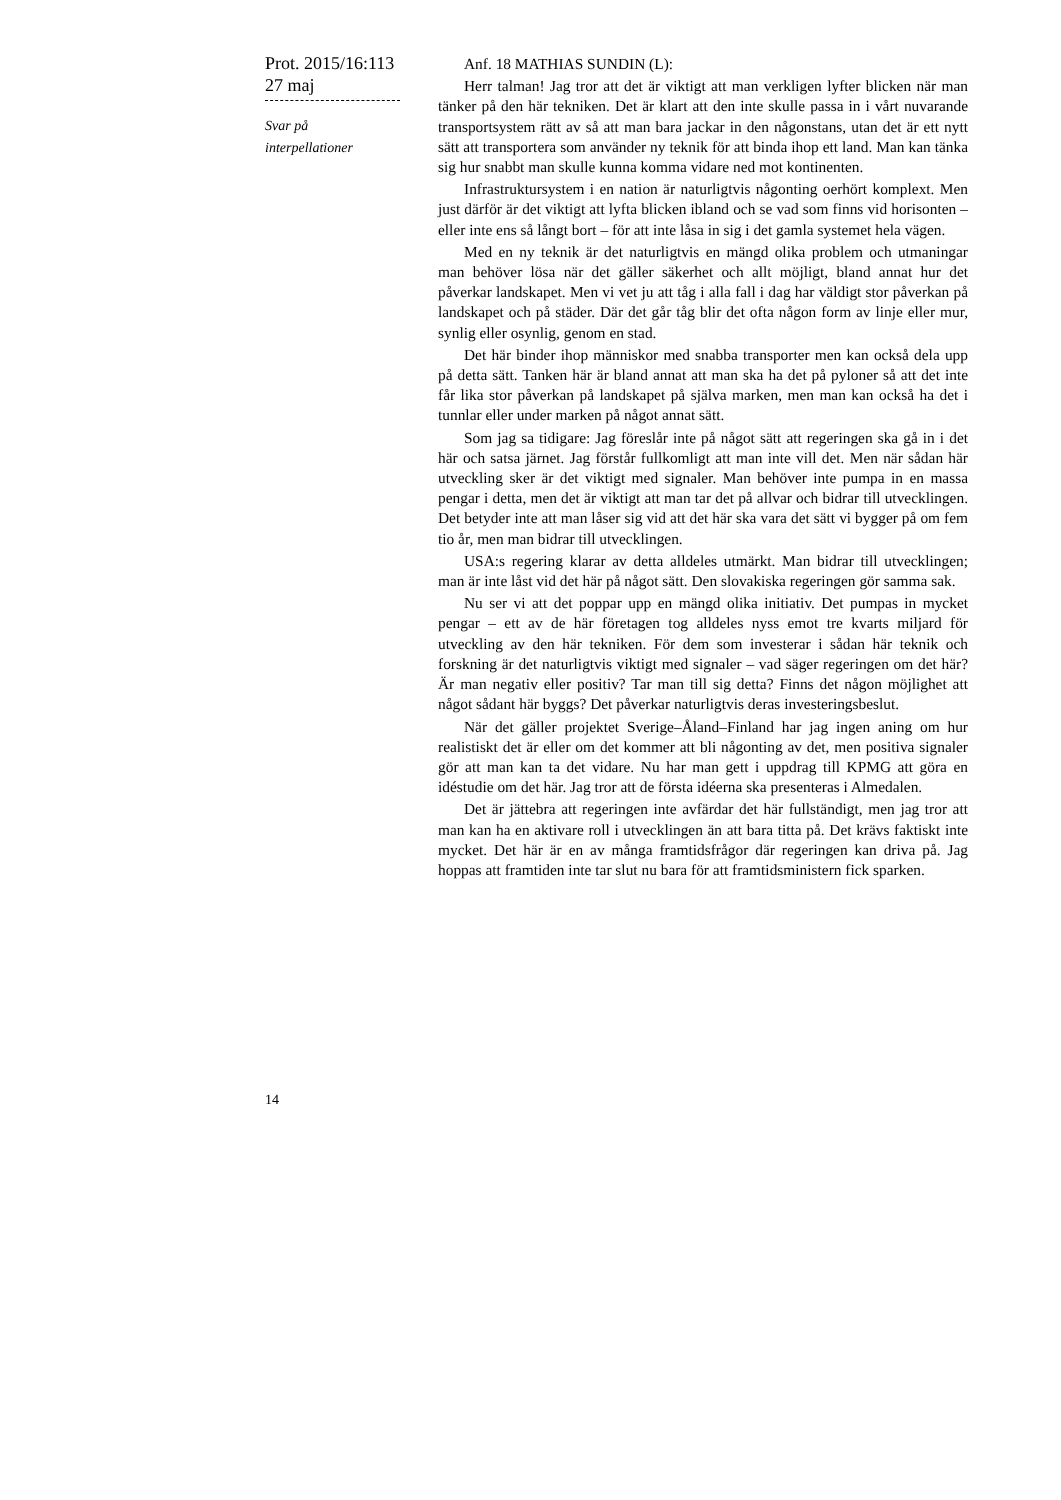Prot. 2015/16:113
27 maj
Svar på
interpellationer
Anf. 18 MATHIAS SUNDIN (L):
Herr talman! Jag tror att det är viktigt att man verkligen lyfter blicken när man tänker på den här tekniken. Det är klart att den inte skulle passa in i vårt nuvarande transportsystem rätt av så att man bara jackar in den någonstans, utan det är ett nytt sätt att transportera som använder ny teknik för att binda ihop ett land. Man kan tänka sig hur snabbt man skulle kunna komma vidare ned mot kontinenten.
Infrastruktursystem i en nation är naturligtvis någonting oerhört komplext. Men just därför är det viktigt att lyfta blicken ibland och se vad som finns vid horisonten – eller inte ens så långt bort – för att inte låsa in sig i det gamla systemet hela vägen.
Med en ny teknik är det naturligtvis en mängd olika problem och utmaningar man behöver lösa när det gäller säkerhet och allt möjligt, bland annat hur det påverkar landskapet. Men vi vet ju att tåg i alla fall i dag har väldigt stor påverkan på landskapet och på städer. Där det går tåg blir det ofta någon form av linje eller mur, synlig eller osynlig, genom en stad.
Det här binder ihop människor med snabba transporter men kan också dela upp på detta sätt. Tanken här är bland annat att man ska ha det på pyloner så att det inte får lika stor påverkan på landskapet på själva marken, men man kan också ha det i tunnlar eller under marken på något annat sätt.
Som jag sa tidigare: Jag föreslår inte på något sätt att regeringen ska gå in i det här och satsa järnet. Jag förstår fullkomligt att man inte vill det. Men när sådan här utveckling sker är det viktigt med signaler. Man behöver inte pumpa in en massa pengar i detta, men det är viktigt att man tar det på allvar och bidrar till utvecklingen. Det betyder inte att man låser sig vid att det här ska vara det sätt vi bygger på om fem tio år, men man bidrar till utvecklingen.
USA:s regering klarar av detta alldeles utmärkt. Man bidrar till utvecklingen; man är inte låst vid det här på något sätt. Den slovakiska regeringen gör samma sak.
Nu ser vi att det poppar upp en mängd olika initiativ. Det pumpas in mycket pengar – ett av de här företagen tog alldeles nyss emot tre kvarts miljard för utveckling av den här tekniken. För dem som investerar i sådan här teknik och forskning är det naturligtvis viktigt med signaler – vad säger regeringen om det här? Är man negativ eller positiv? Tar man till sig detta? Finns det någon möjlighet att något sådant här byggs? Det påverkar naturligtvis deras investeringsbeslut.
När det gäller projektet Sverige–Åland–Finland har jag ingen aning om hur realistiskt det är eller om det kommer att bli någonting av det, men positiva signaler gör att man kan ta det vidare. Nu har man gett i uppdrag till KPMG att göra en idéstudie om det här. Jag tror att de första idéerna ska presenteras i Almedalen.
Det är jättebra att regeringen inte avfärdar det här fullständigt, men jag tror att man kan ha en aktivare roll i utvecklingen än att bara titta på. Det krävs faktiskt inte mycket. Det här är en av många framtidsfrågor där regeringen kan driva på. Jag hoppas att framtiden inte tar slut nu bara för att framtidsministern fick sparken.
14